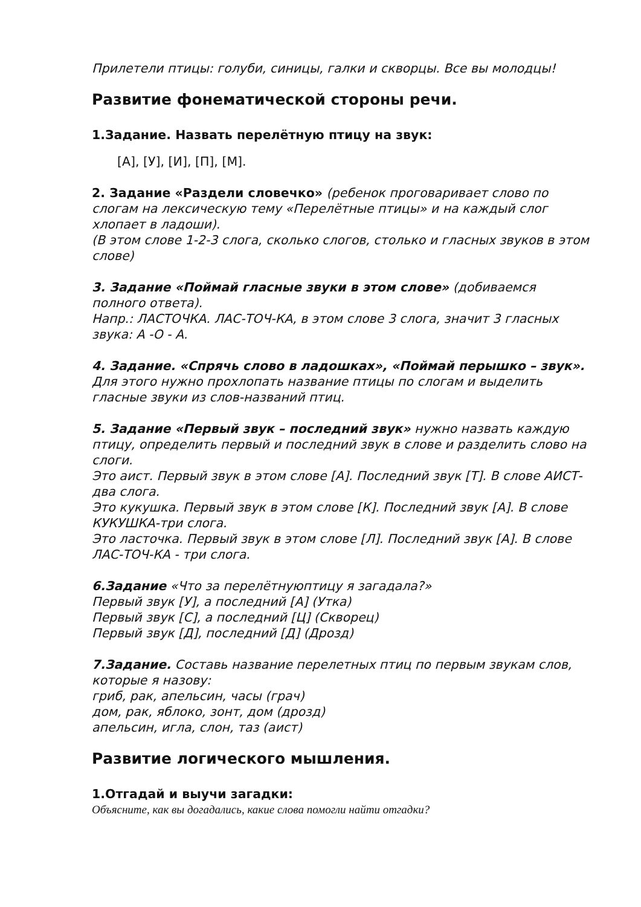Прилетели птицы: голуби, синицы, галки и скворцы. Все вы молодцы!
Развитие фонематической стороны речи.
1.Задание. Назвать перелётную птицу на звук:
[А], [У], [И], [П], [М].
2. Задание «Раздели словечко» (ребенок проговаривает слово по слогам на лексическую тему «Перелётные птицы» и на каждый слог хлопает в ладоши).
(В этом слове 1-2-3 слога, сколько слогов, столько и гласных звуков в этом слове)
3. Задание «Поймай гласные звуки в этом слове» (добиваемся полного ответа).
Напр.: ЛАСТОЧКА. ЛАС-ТОЧ-КА, в этом слове 3 слога, значит 3 гласных звука: А -О - А.
4. Задание. «Спрячь слово в ладошках», «Поймай перышко – звук».
Для этого нужно прохлопать название птицы по слогам и выделить гласные звуки из слов-названий птиц.
5. Задание «Первый звук – последний звук» нужно назвать каждую птицу, определить первый и последний звук в слове и разделить слово на слоги.
Это аист. Первый звук в этом слове [А]. Последний звук [Т]. В слове АИСТ-два слога.
Это кукушка. Первый звук в этом слове [К]. Последний звук [А]. В слове КУКУШКА-три слога.
Это ласточка. Первый звук в этом слове [Л]. Последний звук [А]. В слове ЛАС-ТОЧ-КА - три слога.
6.Задание «Что за перелётнуюптицу я загадала?»
Первый звук [У], а последний [А] (Утка)
Первый звук [С], а последний [Ц] (Скворец)
Первый звук [Д], последний [Д] (Дрозд)
7.Задание. Составь название перелетных птиц по первым звукам слов, которые я назову:
гриб, рак, апельсин, часы (грач)
дом, рак, яблоко, зонт, дом (дрозд)
апельсин, игла, слон, таз (аист)
Развитие логического мышления.
1.Отгадай и выучи загадки:
Объясните, как вы догадались, какие слова помогли найти отгадки?